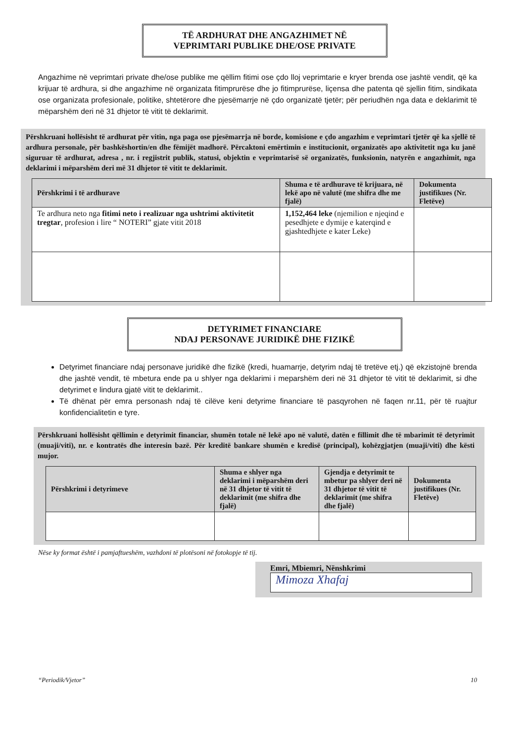TË ARDHURAT DHE ANGAZHIMET NË
VEPRIMTARI PUBLIKE DHE/OSE PRIVATE
Angazhime në veprimtari private dhe/ose publike me qëllim fitimi ose çdo lloj veprimtarie e kryer brenda ose jashtë vendit, që ka krijuar të ardhura, si dhe angazhime në organizata fitimprurëse dhe jo fitimprurëse, liçensa dhe patenta që sjellin fitim, sindikata ose organizata profesionale, politike, shtetërore dhe pjesëmarrje në çdo organizatë tjetër; për periudhën nga data e deklarimit të mëparshëm deri në 31 dhjetor të vitit të deklarimit.
Përshkruani hollësisht të ardhurat për vitin, nga paga ose pjesëmarrja në borde, komisione e çdo angazhim e veprimtari tjetër që ka sjellë të ardhura personale, për bashkëshortin/en dhe fëmijët madhorë. Përcaktoni emërtimin e institucionit, organizatës apo aktivitetit nga ku janë siguruar të ardhurat, adresa , nr. i regjistrit publik, statusi, objektin e veprimtarisë së organizatës, funksionin, natyrën e angazhimit, nga deklarimi i mëparshëm deri më 31 dhjetor të vitit te deklarimit.
| Përshkrimi i të ardhurave | Shuma e të ardhurave të krijuara, në lekë apo në valutë (me shifra dhe me fjalë) | Dokumenta justifikues (Nr. Fletëve) |
| --- | --- | --- |
| Te ardhura neto nga fitimi neto i realizuar nga ushtrimi aktivitetit tregtar , profesion i lire “ NOTERI” gjate vitit 2018 | 1,152,464 leke (njemilion e njeqind e pesedhjete e dymije e katerqind e gjashtedhjete e kater Leke) | |
DETYRIMET FINANCIARE
NDAJ PERSONAVE JURIDIKË DHE FIZIKË
Detyrimet financiare ndaj personave juridikë dhe fizikë (kredi, huamarrje, detyrim ndaj të tretëve etj.) që ekzistojnë brenda dhe jashtë vendit, të mbetura ende pa u shlyer nga deklarimi i meparshëm deri në 31 dhjetor të vitit të deklarimit, si dhe detyrimet e lindura gjatë vitit te deklarimit..
Të dhënat për emra personash ndaj të cilëve keni detyrime financiare të pasqyrohen në faqen nr.11, për të ruajtur konfidencialitetin e tyre.
Përshkruani hollësisht qëllimin e detyrimit financiar, shumën totale në lekë apo në valutë, datën e fillimit dhe të mbarimit të detyrimit (muaji/viti), nr. e kontratës dhe interesin bazë. Për kreditë bankare shumën e kredisë (principal), kohëzgjatjen (muaji/viti) dhe kësti mujor.
| Përshkrimi i detyrimeve | Shuma e shlyer nga deklarimi i mëparshëm deri në 31 dhjetor të vitit të deklarimit (me shifra dhe fjalë) | Gjendja e detyrimit te mbetur pa shlyer deri në 31 dhjetor të vitit të deklarimit (me shifra dhe fjalë) | Dokumenta justifikues (Nr. Fletëve) |
| --- | --- | --- | --- |
Nëse ky format është i pamjaftueshëm, vazhdoni të plotësoni në fotokopje të tij.
Emri, Mbiemri, Nënshkrimi
Mimoza Xhafaj
“Periodik/Vjetor” 10